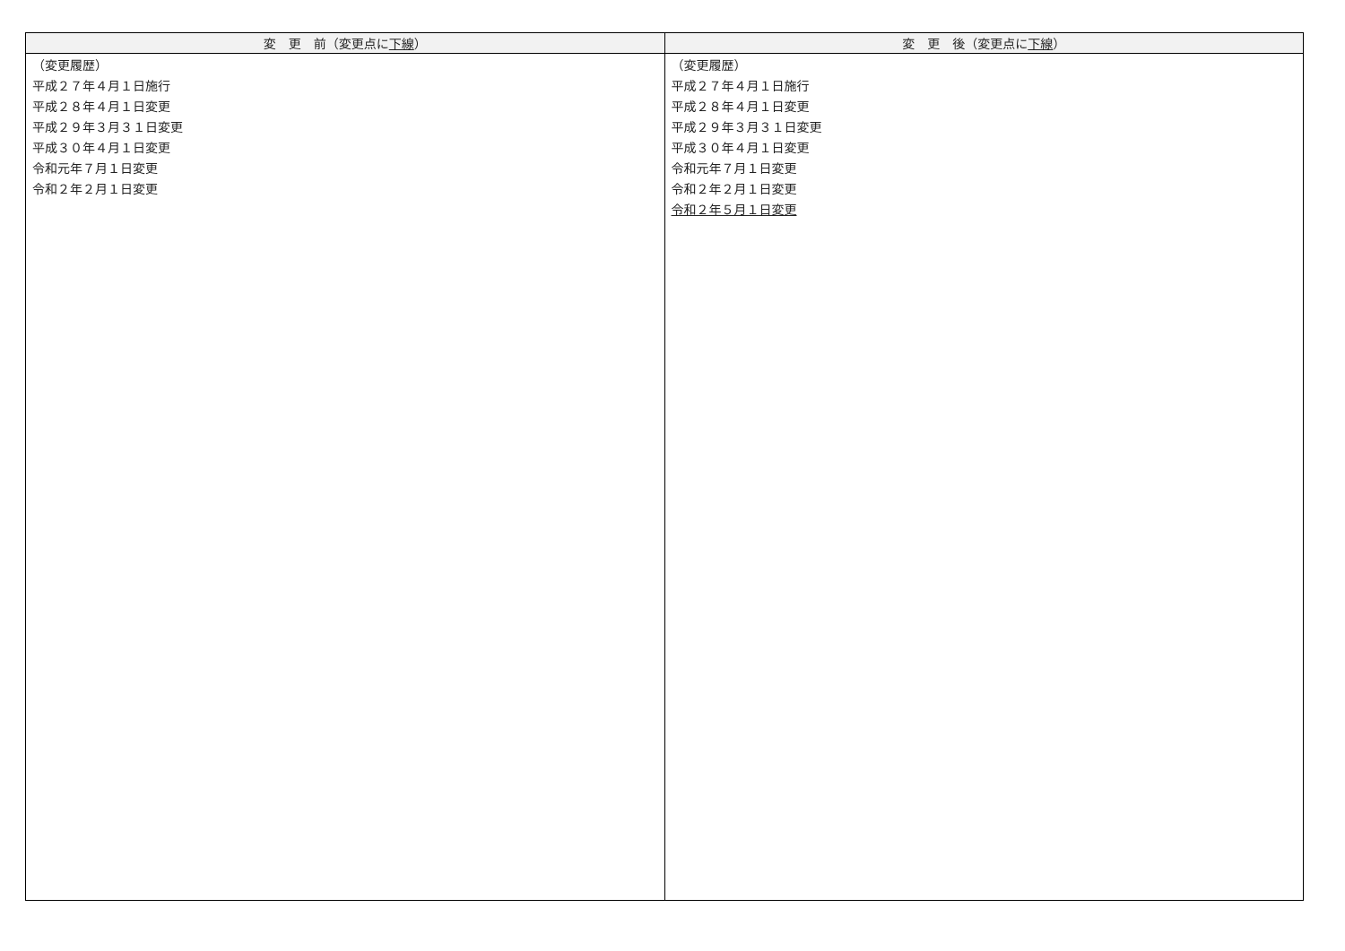| 変 更 前（変更点に 下線 ） | 変 更 後（変更点に 下線 ） |
| --- | --- |
| （変更履歴） 平成２７年４月１日施行 平成２８年４月１日変更 平成２９年３月３１日変更 平成３０年４月１日変更 令和元年７月１日変更 令和２年２月１日変更 | （変更履歴） 平成２７年４月１日施行 平成２８年４月１日変更 平成２９年３月３１日変更 平成３０年４月１日変更 令和元年７月１日変更 令和２年２月１日変更 令和２年５月１日変更 |